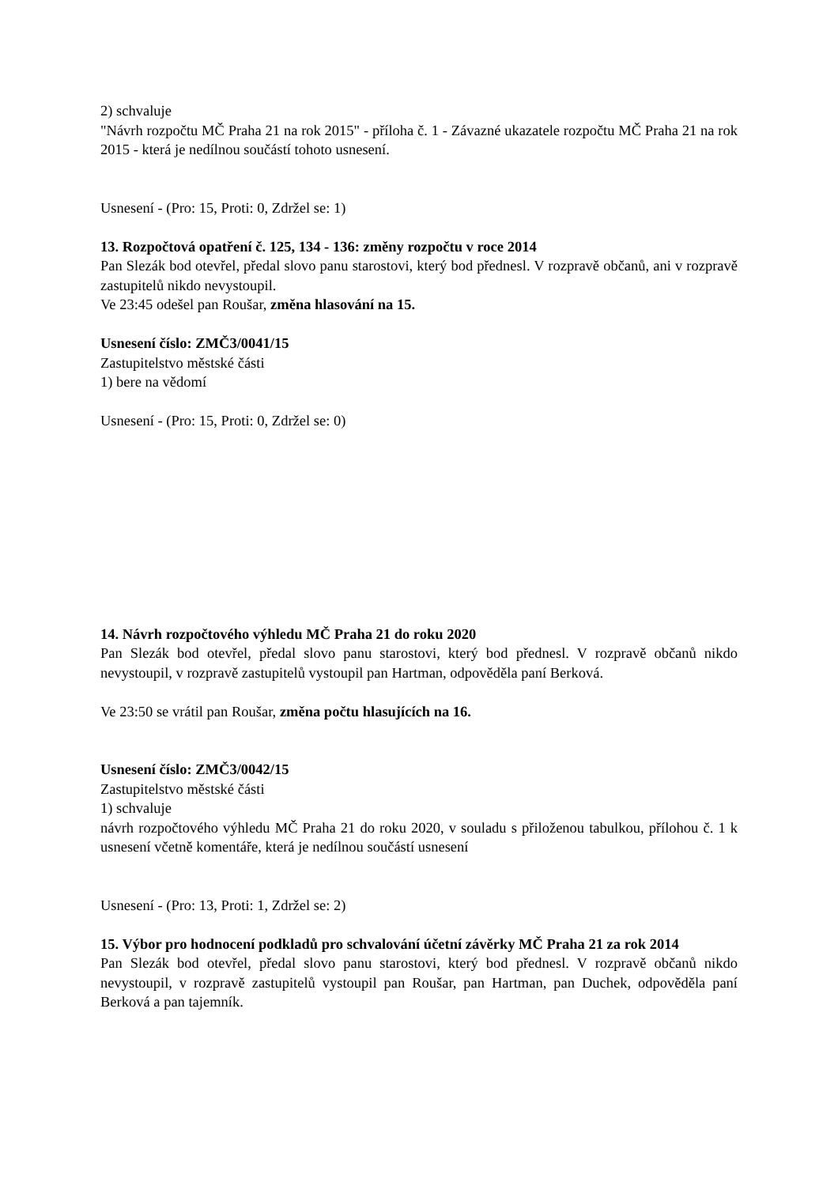2) schvaluje
"Návrh rozpočtu MČ Praha 21 na rok 2015" - příloha č. 1 - Závazné ukazatele rozpočtu MČ Praha 21 na rok 2015 - která je nedílnou součástí tohoto usnesení.
Usnesení - (Pro: 15, Proti: 0, Zdržel se: 1)
13. Rozpočtová opatření č. 125, 134 - 136: změny rozpočtu v roce 2014
Pan Slezák bod otevřel, předal slovo panu starostovi, který bod přednesl. V rozpravě občanů, ani v rozpravě zastupitelů nikdo nevystoupil.
Ve 23:45 odešel pan Roušar, změna hlasování na 15.
Usnesení číslo: ZMČ3/0041/15
Zastupitelstvo městské části
1) bere na vědomí
Usnesení - (Pro: 15, Proti: 0, Zdržel se: 0)
14. Návrh rozpočtového výhledu MČ Praha 21 do roku 2020
Pan Slezák bod otevřel, předal slovo panu starostovi, který bod přednesl. V rozpravě občanů nikdo nevystoupil, v rozpravě zastupitelů vystoupil pan Hartman, odpověděla paní Berková.
Ve 23:50 se vrátil pan Roušar, změna počtu hlasujících na 16.
Usnesení číslo: ZMČ3/0042/15
Zastupitelstvo městské části
1) schvaluje
návrh rozpočtového výhledu MČ Praha 21 do roku 2020, v souladu s přiloženou tabulkou, přílohou č. 1 k usnesení včetně komentáře, která je nedílnou součástí usnesení
Usnesení - (Pro: 13, Proti: 1, Zdržel se: 2)
15. Výbor pro hodnocení podkladů pro schvalování účetní závěrky MČ Praha 21 za rok 2014
Pan Slezák bod otevřel, předal slovo panu starostovi, který bod přednesl. V rozpravě občanů nikdo nevystoupil, v rozpravě zastupitelů vystoupil pan Roušar, pan Hartman, pan Duchek, odpověděla paní Berková a pan tajemník.